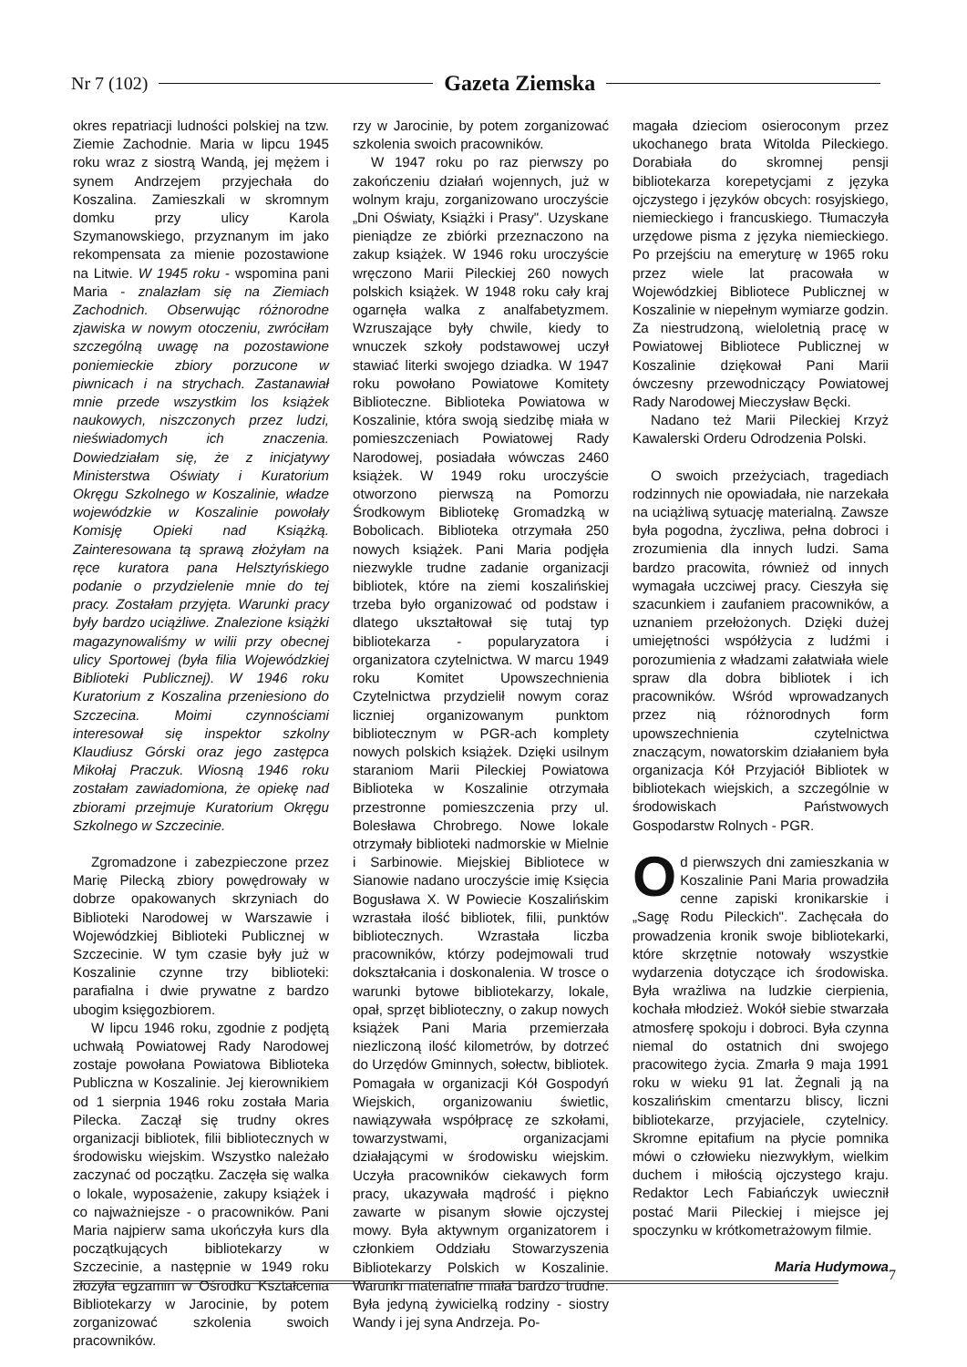Nr 7 (102) Gazeta Ziemska
okres repatriacji ludności polskiej na tzw. Ziemie Zachodnie. Maria w lipcu 1945 roku wraz z siostrą Wandą, jej mężem i synem Andrzejem przyjechała do Koszalina. Zamieszkali w skromnym domku przy ulicy Karola Szymanowskiego, przyznanym im jako rekompensata za mienie pozostawione na Litwie. W 1945 roku - wspomina pani Maria - znalazłam się na Ziemiach Zachodnich. Obserwując różnorodne zjawiska w nowym otoczeniu, zwróciłam szczególną uwagę na pozostawione poniemieckie zbiory porzucone w piwnicach i na strychach. Zastanawiał mnie przede wszystkim los książek naukowych, niszczonych przez ludzi, nieświadomych ich znaczenia. Dowiedziałam się, że z inicjatywy Ministerstwa Oświaty i Kuratorium Okręgu Szkolnego w Koszalinie, władze wojewódzkie w Koszalinie powołały Komisję Opieki nad Książką. Zainteresowana tą sprawą złożyłam na ręce kuratora pana Helsztyńskiego podanie o przydzielenie mnie do tej pracy. Zostałam przyjęta. Warunki pracy były bardzo uciążliwe. Znalezione książki magazynowaliśmy w wilii przy obecnej ulicy Sportowej (była filia Wojewódzkiej Biblioteki Publicznej). W 1946 roku Kuratorium z Koszalina przeniesiono do Szczecina. Moimi czynnościami interesował się inspektor szkolny Klaudiusz Górski oraz jego zastępca Mikołaj Praczuk. Wiosną 1946 roku zostałam zawiadomiona, że opiekę nad zbiorami przejmuje Kuratorium Okręgu Szkolnego w Szczecinie.
Zgromadzone i zabezpieczone przez Marię Pilecką zbiory powędrowały w dobrze opakowanych skrzyniach do Biblioteki Narodowej w Warszawie i Wojewódzkiej Biblioteki Publicznej w Szczecinie. W tym czasie były już w Koszalinie czynne trzy biblioteki: parafialna i dwie prywatne z bardzo ubogim księgozbiorem.
W lipcu 1946 roku, zgodnie z podjętą uchwałą Powiatowej Rady Narodowej zostaje powołana Powiatowa Biblioteka Publiczna w Koszalinie. Jej kierownikiem od 1 sierpnia 1946 roku została Maria Pilecka. Zaczął się trudny okres organizacji bibliotek, filii bibliotecznych w środowisku wiejskim. Wszystko należało zaczynać od początku. Zaczęła się walka o lokale, wyposażenie, zakupy książek i co najważniejsze - o pracowników. Pani Maria najpierw sama ukończyła kurs dla początkujących bibliotekarzy w Szczecinie, a następnie w 1949 roku złożyła egzamin w Ośrodku Kształcenia Bibliotekarzy w Jarocinie, by potem zorganizować szkolenia swoich pracowników.
rzy w Jarocinie, by potem zorganizować szkolenia swoich pracowników.
W 1947 roku po raz pierwszy po zakończeniu działań wojennych, już w wolnym kraju, zorganizowano uroczyście „Dni Oświaty, Książki i Prasy". Uzyskane pieniądze ze zbiórki przeznaczono na zakup książek. W 1946 roku uroczyście wręczono Marii Pileckiej 260 nowych polskich książek. W 1948 roku cały kraj ogarnęła walka z analfabetyzmem. Wzruszające były chwile, kiedy to wnuczek szkoły podstawowej uczył stawiać literki swojego dziadka. W 1947 roku powołano Powiatowe Komitety Biblioteczne. Biblioteka Powiatowa w Koszalinie, która swoją siedzibę miała w pomieszczeniach Powiatowej Rady Narodowej, posiadała wówczas 2460 książek. W 1949 roku uroczyście otworzono pierwszą na Pomorzu Środkowym Bibliotekę Gromadzką w Bobolicach. Biblioteka otrzymała 250 nowych książek. Pani Maria podjęła niezwykle trudne zadanie organizacji bibliotek, które na ziemi koszalińskiej trzeba było organizować od podstaw i dlatego ukształtował się tutaj typ bibliotekarza - popularyzatora i organizatora czytelnictwa. W marcu 1949 roku Komitet Upowszechnienia Czytelnictwa przydzielił nowym coraz liczniej organizowanym punktom bibliotecznym w PGR-ach komplety nowych polskich książek. Dzięki usilnym staraniom Marii Pileckiej Powiatowa Biblioteka w Koszalinie otrzymała przestronne pomieszczenia przy ul. Bolesława Chrobrego. Nowe lokale otrzymały biblioteki nadmorskie w Mielnie i Sarbinowie. Miejskiej Bibliotece w Sianowie nadano uroczyście imię Księcia Bogusława X. W Powiecie Koszalińskim wzrastała ilość bibliotek, filii, punktów bibliotecznych. Wzrastała liczba pracowników, którzy podejmowali trud dokształcania i doskonalenia. W trosce o warunki bytowe bibliotekarzy, lokale, opał, sprzęt biblioteczny, o zakup nowych książek Pani Maria przemierzała niezliczoną ilość kilometrów, by dotrzeć do Urzędów Gminnych, sołectw, bibliotek. Pomagała w organizacji Kół Gospodyń Wiejskich, organizowaniu świetlic, nawiązywała współpracę ze szkołami, towarzystwami, organizacjami działającymi w środowisku wiejskim. Uczyła pracowników ciekawych form pracy, ukazywała mądrość i piękno zawarte w pisanym słowie ojczystej mowy. Była aktywnym organizatorem i członkiem Oddziału Stowarzyszenia Bibliotekarzy Polskich w Koszalinie. Warunki materialne miała bardzo trudne. Była jedyną żywicielką rodziny - siostry Wandy i jej syna Andrzeja. Po-
magała dzieciom osieroconym przez ukochanego brata Witolda Pileckiego. Dorabiała do skromnej pensji bibliotekarza korepetycjami z języka ojczystego i języków obcych: rosyjskiego, niemieckiego i francuskiego. Tłumaczyła urzędowe pisma z języka niemieckiego. Po przejściu na emeryturę w 1965 roku przez wiele lat pracowała w Wojewódzkiej Bibliotece Publicznej w Koszalinie w niepełnym wymiarze godzin. Za niestrudzoną, wieloletnią pracę w Powiatowej Bibliotece Publicznej w Koszalinie dziękował Pani Marii ówczesny przewodniczący Powiatowej Rady Narodowej Mieczysław Bęcki.
Nadano też Marii Pileckiej Krzyż Kawalerski Orderu Odrodzenia Polski.
O swoich przeżyciach, tragediach rodzinnych nie opowiadała, nie narzekała na uciążliwą sytuację materialną. Zawsze była pogodna, życzliwa, pełna dobroci i zrozumienia dla innych ludzi. Sama bardzo pracowita, również od innych wymagała uczciwej pracy. Cieszyła się szacunkiem i zaufaniem pracowników, a uznaniem przełożonych. Dzięki dużej umiejętności współżycia z ludźmi i porozumienia z władzami załatwiała wiele spraw dla dobra bibliotek i ich pracowników. Wśród wprowadzanych przez nią różnorodnych form upowszechnienia czytelnictwa znaczącym, nowatorskim działaniem była organizacja Kół Przyjaciół Bibliotek w bibliotekach wiejskich, a szczególnie w środowiskach Państwowych Gospodarstw Rolnych - PGR.
Od pierwszych dni zamieszkania w Koszalinie Pani Maria prowadziła cenne zapiski kronikarskie i „Sagę Rodu Pileckich". Zachęcała do prowadzenia kronik swoje bibliotekarki, które skrzętnie notowały wszystkie wydarzenia dotyczące ich środowiska. Była wrażliwa na ludzkie cierpienia, kochała młodzież. Wokół siebie stwarzała atmosferę spokoju i dobroci. Była czynna niemal do ostatnich dni swojego pracowitego życia. Zmarła 9 maja 1991 roku w wieku 91 lat. Żegnali ją na koszalińskim cmentarzu bliscy, liczni bibliotekarze, przyjaciele, czytelnicy. Skromne epitafium na płycie pomnika mówi o człowieku niezwykłym, wielkim duchem i miłością ojczystego kraju. Redaktor Lech Fabiańczyk uwiecznił postać Marii Pileckiej i miejsce jej spoczynku w krótkometrażowym filmie.
Maria Hudymowa
7